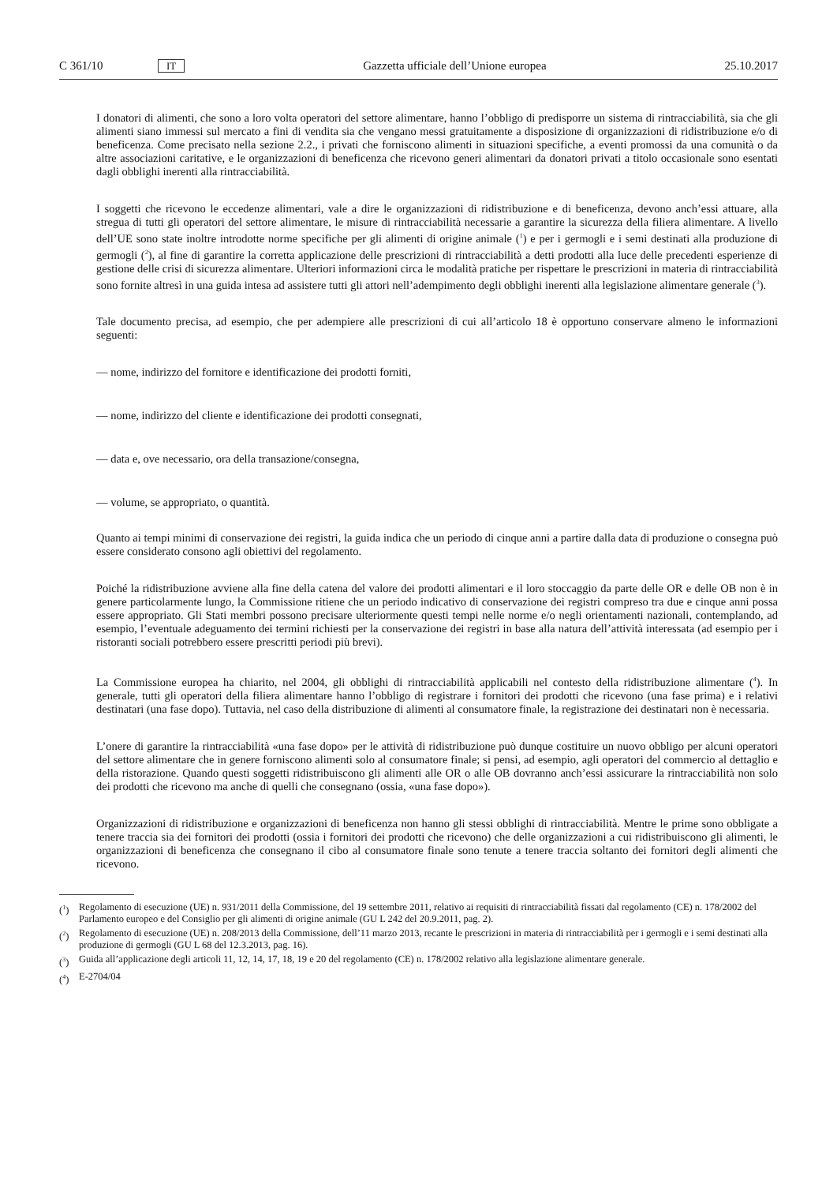C 361/10 IT Gazzetta ufficiale dell’Unione europea 25.10.2017
I donatori di alimenti, che sono a loro volta operatori del settore alimentare, hanno l’obbligo di predisporre un sistema di rintracciabilità, sia che gli alimenti siano immessi sul mercato a fini di vendita sia che vengano messi gratuitamente a disposizione di organizzazioni di ridistribuzione e/o di beneficenza. Come precisato nella sezione 2.2., i privati che forniscono alimenti in situazioni specifiche, a eventi promossi da una comunità o da altre associazioni caritative, e le organizzazioni di beneficenza che ricevono generi alimentari da donatori privati a titolo occasionale sono esentati dagli obblighi inerenti alla rintracciabilità.
I soggetti che ricevono le eccedenze alimentari, vale a dire le organizzazioni di ridistribuzione e di beneficenza, devono anch’essi attuare, alla stregua di tutti gli operatori del settore alimentare, le misure di rintracciabilità necessarie a garantire la sicurezza della filiera alimentare. A livello dell’UE sono state inoltre introdotte norme specifiche per gli alimenti di origine animale (<sup>1</sup>) e per i germogli e i semi destinati alla produzione di germogli (<sup>2</sup>), al fine di garantire la corretta applicazione delle prescrizioni di rintracciabilità a detti prodotti alla luce delle precedenti esperienze di gestione delle crisi di sicurezza alimentare. Ulteriori informazioni circa le modalità pratiche per rispettare le prescrizioni in materia di rintracciabilità sono fornite altresì in una guida intesa ad assistere tutti gli attori nell’adempimento degli obblighi inerenti alla legislazione alimentare generale (<sup>3</sup>).
Tale documento precisa, ad esempio, che per adempiere alle prescrizioni di cui all’articolo 18 è opportuno conservare almeno le informazioni seguenti:
— nome, indirizzo del fornitore e identificazione dei prodotti forniti,
— nome, indirizzo del cliente e identificazione dei prodotti consegnati,
— data e, ove necessario, ora della transazione/consegna,
— volume, se appropriato, o quantità.
Quanto ai tempi minimi di conservazione dei registri, la guida indica che un periodo di cinque anni a partire dalla data di produzione o consegna può essere considerato consono agli obiettivi del regolamento.
Poiché la ridistribuzione avviene alla fine della catena del valore dei prodotti alimentari e il loro stoccaggio da parte delle OR e delle OB non è in genere particolarmente lungo, la Commissione ritiene che un periodo indicativo di conservazione dei registri compreso tra due e cinque anni possa essere appropriato. Gli Stati membri possono precisare ulteriormente questi tempi nelle norme e/o negli orientamenti nazionali, contemplando, ad esempio, l’eventuale adeguamento dei termini richiesti per la conservazione dei registri in base alla natura dell’attività interessata (ad esempio per i ristoranti sociali potrebbero essere prescritti periodi più brevi).
La Commissione europea ha chiarito, nel 2004, gli obblighi di rintracciabilità applicabili nel contesto della ridistribuzione alimentare (<sup>4</sup>). In generale, tutti gli operatori della filiera alimentare hanno l’obbligo di registrare i fornitori dei prodotti che ricevono (una fase prima) e i relativi destinatari (una fase dopo). Tuttavia, nel caso della distribuzione di alimenti al consumatore finale, la registrazione dei destinatari non è necessaria.
L’onere di garantire la rintracciabilità «una fase dopo» per le attività di ridistribuzione può dunque costituire un nuovo obbligo per alcuni operatori del settore alimentare che in genere forniscono alimenti solo al consumatore finale; si pensi, ad esempio, agli operatori del commercio al dettaglio e della ristorazione. Quando questi soggetti ridistribuiscono gli alimenti alle OR o alle OB dovranno anch’essi assicurare la rintracciabilità non solo dei prodotti che ricevono ma anche di quelli che consegnano (ossia, «una fase dopo»).
Organizzazioni di ridistribuzione e organizzazioni di beneficenza non hanno gli stessi obblighi di rintracciabilità. Mentre le prime sono obbligate a tenere traccia sia dei fornitori dei prodotti (ossia i fornitori dei prodotti che ricevono) che delle organizzazioni a cui ridistribuiscono gli alimenti, le organizzazioni di beneficenza che consegnano il cibo al consumatore finale sono tenute a tenere traccia soltanto dei fornitori degli alimenti che ricevono.
(<sup>1</sup>) Regolamento di esecuzione (UE) n. 931/2011 della Commissione, del 19 settembre 2011, relativo ai requisiti di rintracciabilità fissati dal regolamento (CE) n. 178/2002 del Parlamento europeo e del Consiglio per gli alimenti di origine animale (GU L 242 del 20.9.2011, pag. 2).
(<sup>2</sup>) Regolamento di esecuzione (UE) n. 208/2013 della Commissione, dell’11 marzo 2013, recante le prescrizioni in materia di rintracciabilità per i germogli e i semi destinati alla produzione di germogli (GU L 68 del 12.3.2013, pag. 16).
(<sup>3</sup>) Guida all’applicazione degli articoli 11, 12, 14, 17, 18, 19 e 20 del regolamento (CE) n. 178/2002 relativo alla legislazione alimentare generale.
(<sup>4</sup>) E-2704/04